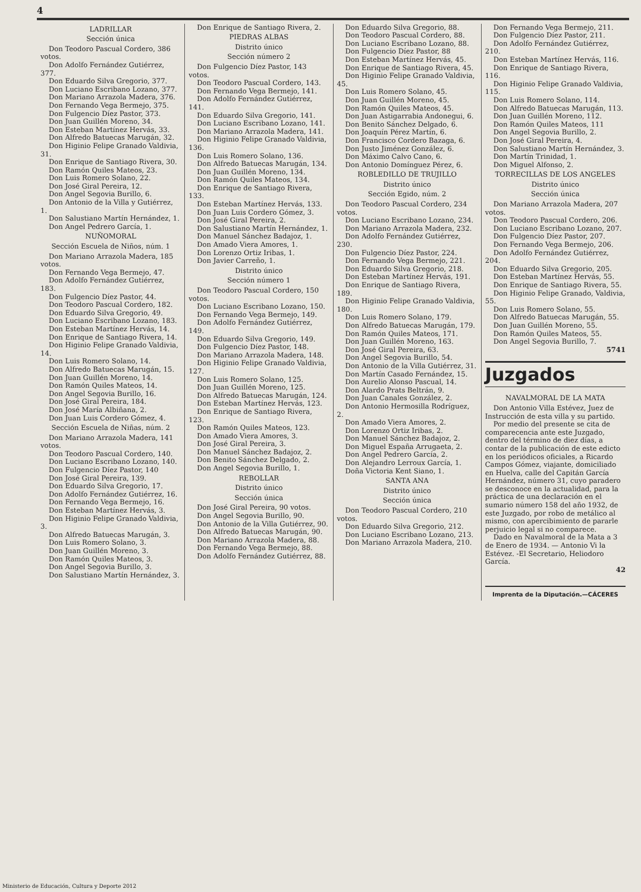4
LADRILLAR
Sección única
Don Teodoro Pascual Cordero, 386 votos.
Don Adolfo Fernández Gutiérrez, 377.
Don Eduardo Silva Gregorio, 377.
Don Luciano Escribano Lozano, 377.
Don Mariano Arrazola Madera, 376.
Don Fernando Vega Bermejo, 375.
Don Fulgencio Díez Pastor, 373.
Don Juan Guillén Moreno, 34.
Don Esteban Martínez Hervás, 33.
Don Alfredo Batuecas Marugán, 32.
Don Higinio Felipe Granado Valdivia, 31.
Don Enrique de Santiago Rivera, 30.
Don Ramón Quiles Mateos, 23.
Don Luis Romero Solano, 22.
Don José Giral Pereira, 12.
Don Angel Segovia Burillo, 6.
Don Antonio de la Villa y Gutiérrez, 1.
Don Salustiano Martín Hernández, 1.
Don Angel Pedrero García, 1.
NUÑOMORAL
Sección Escuela de Niños, núm. 1
Don Mariano Arrazola Madera, 185 votos.
Don Fernando Vega Bermejo, 47.
Don Adolfo Fernández Gutiérrez, 183.
Don Fulgencio Díez Pastor, 44.
Don Teodoro Pascual Cordero, 182.
Don Eduardo Silva Gregorio, 49.
Don Luciano Escribano Lozano, 183.
Don Esteban Martínez Hervás, 14.
Don Enrique de Santiago Rivera, 14.
Don Higinio Felipe Granado Valdivia, 14.
Don Luis Romero Solano, 14.
Don Alfredo Batuecas Marugán, 15.
Don Juan Guillén Moreno, 14.
Don Ramón Quiles Mateos, 14.
Don Angel Segovia Burillo, 16.
Don José Giral Pereira, 184.
Don José María Albiñana, 2.
Don Juan Luis Cordero Gómez, 4.
Sección Escuela de Niñas, núm. 2
Don Mariano Arrazola Madera, 141 votos.
Don Teodoro Pascual Cordero, 140.
Don Luciano Escribano Lozano, 140.
Don Fulgencio Díez Pastor, 140
Don José Giral Pereira, 139.
Don Eduardo Silva Gregorio, 17.
Don Adolfo Fernández Gutiérrez, 16.
Don Fernando Vega Bermejo, 16.
Don Esteban Martínez Hervás, 3.
Don Higinio Felipe Granado Valdivia, 3.
Don Alfredo Batuecas Marugán, 3.
Don Luis Romero Solano, 3.
Don Juan Guillén Moreno, 3.
Don Ramón Quiles Mateos, 3.
Don Angel Segovia Burillo, 3.
Don Salustiano Martín Hernández, 3.
Don Enrique de Santiago Rivera, 2.
PIEDRAS ALBAS
Distrito único
Sección número 2
Don Fulgencio Díez Pastor, 143 votos.
Don Teodoro Pascual Cordero, 143.
Don Fernando Vega Bermejo, 141.
Don Adolfo Fernández Gutiérrez, 141.
Don Eduardo Silva Gregorio, 141.
Don Luciano Escribano Lozano, 141.
Don Mariano Arrazola Madera, 141.
Don Higinio Felipe Granado Valdivia, 136.
Don Luis Romero Solano, 136.
Don Alfredo Batuecas Marugán, 134.
Don Juan Guillén Moreno, 134.
Don Ramón Quiles Mateos, 134.
Don Enrique de Santiago Rivera, 133.
Don Esteban Martínez Hervás, 133.
Don Juan Luis Cordero Gómez, 3.
Don José Giral Pereira, 2.
Don Salustiano Martín Hernández, 1.
Don Manuel Sánchez Badajoz, 1.
Don Amado Viera Amores, 1.
Don Lorenzo Ortiz Iribas, 1.
Don Javier Carreño, 1.
Distrito único
Sección número 1
Don Teodoro Pascual Cordero, 150 votos.
Don Luciano Escribano Lozano, 150.
Don Fernando Vega Bermejo, 149.
Don Adolfo Fernández Gutiérrez, 149.
Don Eduardo Silva Gregorio, 149.
Don Fulgencio Díez Pastor, 148.
Don Mariano Arrazola Madera, 148.
Don Higinio Felipe Granado Valdivia, 127.
Don Luis Romero Solano, 125.
Don Juan Guillén Moreno, 125.
Don Alfredo Batuecas Marugán, 124.
Don Esteban Martínez Hervás, 123.
Don Enrique de Santiago Rivera, 123.
Don Ramón Quiles Mateos, 123.
Don Amado Viera Amores, 3.
Don José Giral Pereira, 3.
Don Manuel Sánchez Badajoz, 2.
Don Benito Sánchez Delgado, 2.
Don Angel Segovia Burillo, 1.
REBOLLAR
Distrito único
Sección única
Don José Giral Pereira, 90 votos.
Don Angel Segovia Burillo, 90.
Don Antonio de la Villa Gutiérrez, 90.
Don Alfredo Batuecas Marugán, 90.
Don Mariano Arrazola Madera, 88.
Don Fernando Vega Bermejo, 88.
Don Adolfo Fernández Gutiérrez, 88.
Don Eduardo Silva Gregorio, 88.
Don Teodoro Pascual Cordero, 88.
Don Luciano Escribano Lozano, 88.
Don Fulgencio Díez Pastor, 88
Don Esteban Martínez Hervás, 45.
Don Enrique de Santiago Rivera, 45.
Don Higinio Felipe Granado Valdivia, 45.
Don Luis Romero Solano, 45.
Don Juan Guillén Moreno, 45.
Don Ramón Quiles Mateos, 45.
Don Juan Astigarrabia Andonegui, 6.
Don Benito Sánchez Delgado, 6.
Don Joaquín Pérez Martín, 6.
Don Francisco Cordero Bazaga, 6.
Don Justo Jiménez González, 6.
Don Máximo Calvo Cano, 6.
Don Antonio Domínguez Pérez, 6.
ROBLEDILLO DE TRUJILLO
Distrito único
Sección Egido, núm. 2
Don Teodoro Pascual Cordero, 234 votos.
Don Luciano Escribano Lozano, 234.
Don Mariano Arrazola Madera, 232.
Don Adolfo Fernández Gutiérrez, 230.
Don Fulgencio Díez Pastor, 224.
Don Fernando Vega Bermejo, 221.
Don Eduardo Silva Gregorio, 218.
Don Esteban Martínez Hervás, 191.
Don Enrique de Santiago Rivera, 189.
Don Higinio Felipe Granado Valdivia, 180.
Don Luis Romero Solano, 179.
Don Alfredo Batuecas Marugán, 179.
Don Ramón Quiles Mateos, 171.
Don Juan Guillén Moreno, 163.
Don José Giral Pereira, 63.
Don Angel Segovia Burillo, 54.
Don Antonio de la Villa Gutiérrez, 31.
Don Martín Casado Fernández, 15.
Don Aurelio Alonso Pascual, 14.
Don Alardo Prats Beltrán, 9.
Don Juan Canales González, 2.
Don Antonio Hermosilla Rodríguez, 2.
Don Amado Viera Amores, 2.
Don Lorenzo Ortiz Iribas, 2.
Don Manuel Sánchez Badajoz, 2.
Don Miguel España Arrugaeta, 2.
Don Angel Pedrero García, 2.
Don Alejandro Lerroux García, 1.
Doña Victoria Kent Siano, 1.
SANTA ANA
Distrito único
Sección única
Don Teodoro Pascual Cordero, 210 votos.
Don Eduardo Silva Gregorio, 212.
Don Luciano Escribano Lozano, 213.
Don Mariano Arrazola Madera, 210.
Don Fernando Vega Bermejo, 211.
Don Fulgencio Díez Pastor, 211.
Don Adolfo Fernández Gutiérrez, 210.
Don Esteban Martínez Hervás, 116.
Don Enrique de Santiago Rivera, 116.
Don Higinio Felipe Granado Valdivia, 115.
Don Luis Romero Solano, 114.
Don Alfredo Batuecas Marugán, 113.
Don Juan Guillén Moreno, 112.
Don Ramón Quiles Mateos, 111
Don Angel Segovia Burillo, 2.
Don José Giral Pereira, 4.
Don Salustiano Martín Hernández, 3.
Don Martín Trinidad, 1.
Don Miguel Alfonso, 2.
TORRECILLAS DE LOS ANGELES
Distrito único
Sección única
Don Mariano Arrazola Madera, 207 votos.
Don Teodoro Pascual Cordero, 206.
Don Luciano Escribano Lozano, 207.
Don Fulgencio Díez Pastor, 207.
Don Fernando Vega Bermejo, 206.
Don Adolfo Fernández Gutiérrez, 204.
Don Eduardo Silva Gregorio, 205.
Don Esteban Martínez Hervás, 55.
Don Enrique de Santiago Rivera, 55.
Don Higinio Felipe Granado, Valdivia, 55.
Don Luis Romero Solano, 55.
Don Alfredo Batuecas Marugán, 55.
Don Juan Guillén Moreno, 55.
Don Ramón Quiles Mateos, 55.
Don Angel Segovia Burillo, 7.
5741
Juzgados
NAVALMORAL DE LA MATA
Don Antonio Villa Estévez, Juez de Instrucción de esta villa y su partido.
Por medio del presente se cita de comparecencia ante este Juzgado, dentro del término de diez días, a contar de la publicación de este edicto en los periódicos oficiales, a Ricardo Campos Gómez, viajante, domiciliado en Huelva, calle del Capitán García Hernández, número 31, cuyo paradero se desconoce en la actualidad, para la práctica de una declaración en el sumario número 158 del año 1932, de este Juzgado, por robo de metálico al mismo, con apercibimiento de pararle perjuicio legal si no comparece.
Dado en Navalmoral de la Mata a 3 de Enero de 1934. — Antonio Vi la Estévez. -El Secretario, Heliodoro García.
42
Imprenta de la Diputación.—CÁCERES
Ministerio de Educación, Cultura y Deporte 2012